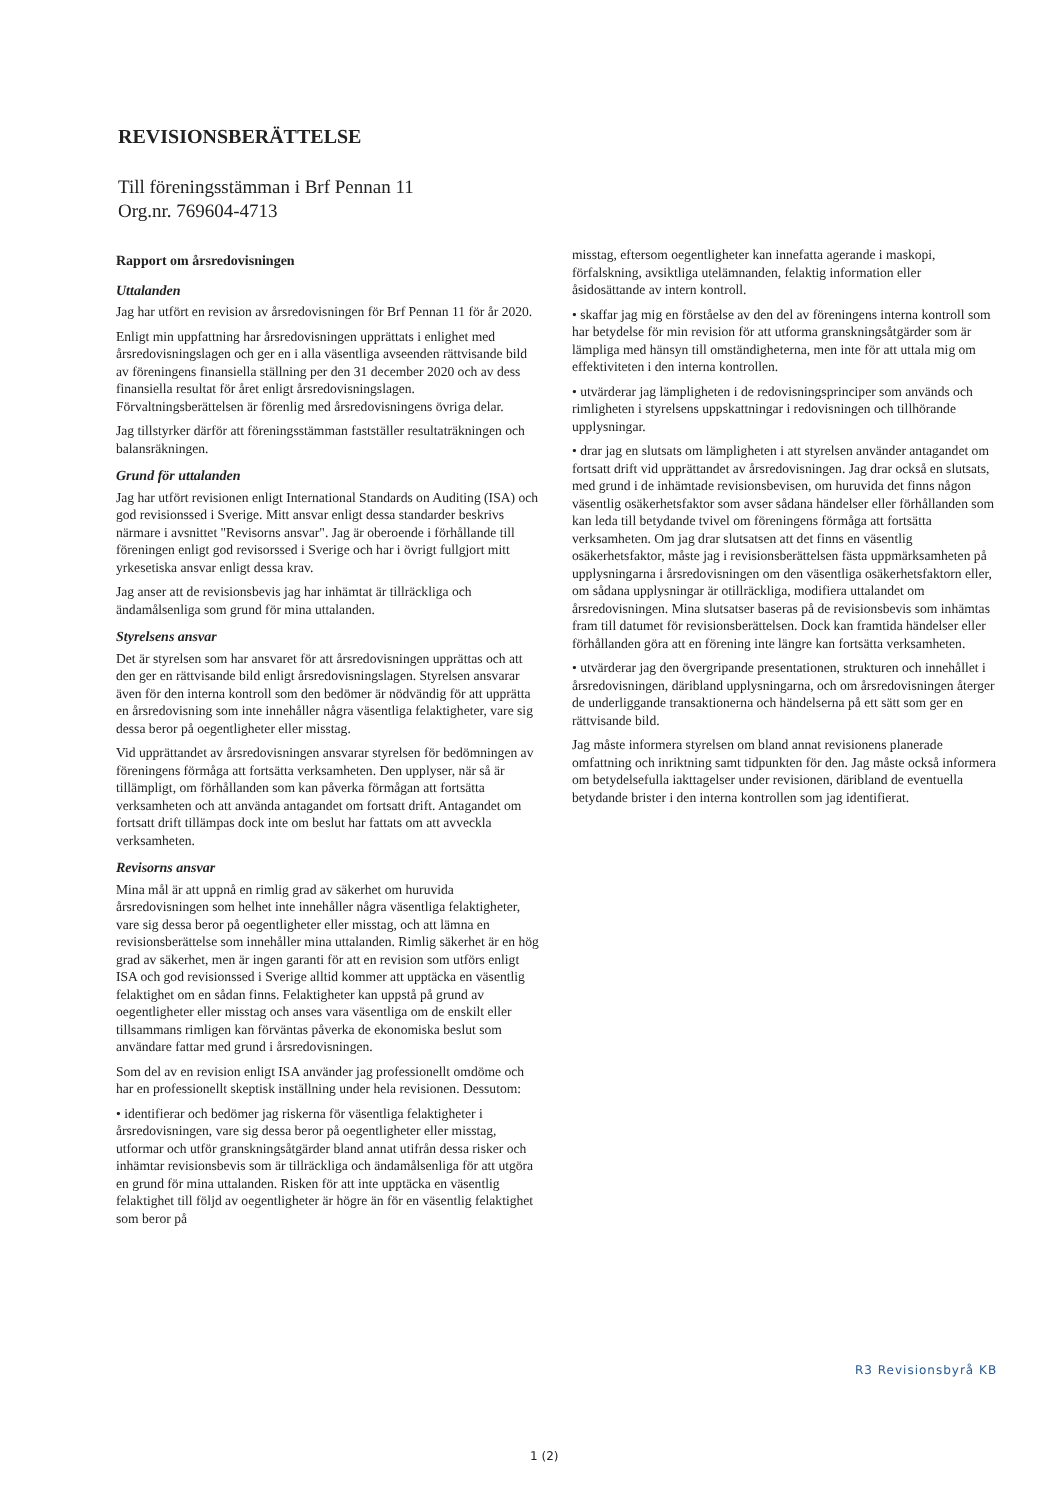REVISIONSBERÄTTELSE
Till föreningsstämman i Brf Pennan 11
Org.nr. 769604-4713
Rapport om årsredovisningen
Uttalanden
Jag har utfört en revision av årsredovisningen för Brf Pennan 11 för år 2020.
Enligt min uppfattning har årsredovisningen upprättats i enlighet med årsredovisningslagen och ger en i alla väsentliga avseenden rättvisande bild av föreningens finansiella ställning per den 31 december 2020 och av dess finansiella resultat för året enligt årsredovisningslagen. Förvaltningsberättelsen är förenlig med årsredovisningens övriga delar.
Jag tillstyrker därför att föreningsstämman fastställer resultaträkningen och balansräkningen.
Grund för uttalanden
Jag har utfört revisionen enligt International Standards on Auditing (ISA) och god revisionssed i Sverige. Mitt ansvar enligt dessa standarder beskrivs närmare i avsnittet "Revisorns ansvar". Jag är oberoende i förhållande till föreningen enligt god revisorssed i Sverige och har i övrigt fullgjort mitt yrkesetiska ansvar enligt dessa krav.
Jag anser att de revisionsbevis jag har inhämtat är tillräckliga och ändamålsenliga som grund för mina uttalanden.
Styrelsens ansvar
Det är styrelsen som har ansvaret för att årsredovisningen upprättas och att den ger en rättvisande bild enligt årsredovisningslagen. Styrelsen ansvarar även för den interna kontroll som den bedömer är nödvändig för att upprätta en årsredovisning som inte innehåller några väsentliga felaktigheter, vare sig dessa beror på oegentligheter eller misstag.
Vid upprättandet av årsredovisningen ansvarar styrelsen för bedömningen av föreningens förmåga att fortsätta verksamheten. Den upplyser, när så är tillämpligt, om förhållanden som kan påverka förmågan att fortsätta verksamheten och att använda antagandet om fortsatt drift. Antagandet om fortsatt drift tillämpas dock inte om beslut har fattats om att avveckla verksamheten.
Revisorns ansvar
Mina mål är att uppnå en rimlig grad av säkerhet om huruvida årsredovisningen som helhet inte innehåller några väsentliga felaktigheter, vare sig dessa beror på oegentligheter eller misstag, och att lämna en revisionsberättelse som innehåller mina uttalanden. Rimlig säkerhet är en hög grad av säkerhet, men är ingen garanti för att en revision som utförs enligt ISA och god revisionssed i Sverige alltid kommer att upptäcka en väsentlig felaktighet om en sådan finns. Felaktigheter kan uppstå på grund av oegentligheter eller misstag och anses vara väsentliga om de enskilt eller tillsammans rimligen kan förväntas påverka de ekonomiska beslut som användare fattar med grund i årsredovisningen.
Som del av en revision enligt ISA använder jag professionellt omdöme och har en professionellt skeptisk inställning under hela revisionen. Dessutom:
• identifierar och bedömer jag riskerna för väsentliga felaktigheter i årsredovisningen, vare sig dessa beror på oegentligheter eller misstag, utformar och utför granskningsåtgärder bland annat utifrån dessa risker och inhämtar revisionsbevis som är tillräckliga och ändamålsenliga för att utgöra en grund för mina uttalanden. Risken för att inte upptäcka en väsentlig felaktighet till följd av oegentligheter är högre än för en väsentlig felaktighet som beror på
misstag, eftersom oegentligheter kan innefatta agerande i maskopi, förfalskning, avsiktliga utelämnanden, felaktig information eller åsidosättande av intern kontroll.
• skaffar jag mig en förståelse av den del av föreningens interna kontroll som har betydelse för min revision för att utforma granskningsåtgärder som är lämpliga med hänsyn till omständigheterna, men inte för att uttala mig om effektiviteten i den interna kontrollen.
• utvärderar jag lämpligheten i de redovisningsprinciper som används och rimligheten i styrelsens uppskattningar i redovisningen och tillhörande upplysningar.
• drar jag en slutsats om lämpligheten i att styrelsen använder antagandet om fortsatt drift vid upprättandet av årsredovisningen. Jag drar också en slutsats, med grund i de inhämtade revisionsbevisen, om huruvida det finns någon väsentlig osäkerhetsfaktor som avser sådana händelser eller förhållanden som kan leda till betydande tvivel om föreningens förmåga att fortsätta verksamheten. Om jag drar slutsatsen att det finns en väsentlig osäkerhetsfaktor, måste jag i revisionsberättelsen fästa uppmärksamheten på upplysningarna i årsredovisningen om den väsentliga osäkerhetsfaktorn eller, om sådana upplysningar är otillräckliga, modifiera uttalandet om årsredovisningen. Mina slutsatser baseras på de revisionsbevis som inhämtas fram till datumet för revisionsberättelsen. Dock kan framtida händelser eller förhållanden göra att en förening inte längre kan fortsätta verksamheten.
• utvärderar jag den övergripande presentationen, strukturen och innehållet i årsredovisningen, däribland upplysningarna, och om årsredovisningen återger de underliggande transaktionerna och händelserna på ett sätt som ger en rättvisande bild.
Jag måste informera styrelsen om bland annat revisionens planerade omfattning och inriktning samt tidpunkten för den. Jag måste också informera om betydelsefulla iakttagelser under revisionen, däribland de eventuella betydande brister i den interna kontrollen som jag identifierat.
R3 Revisionsbyrå KB
1 (2)